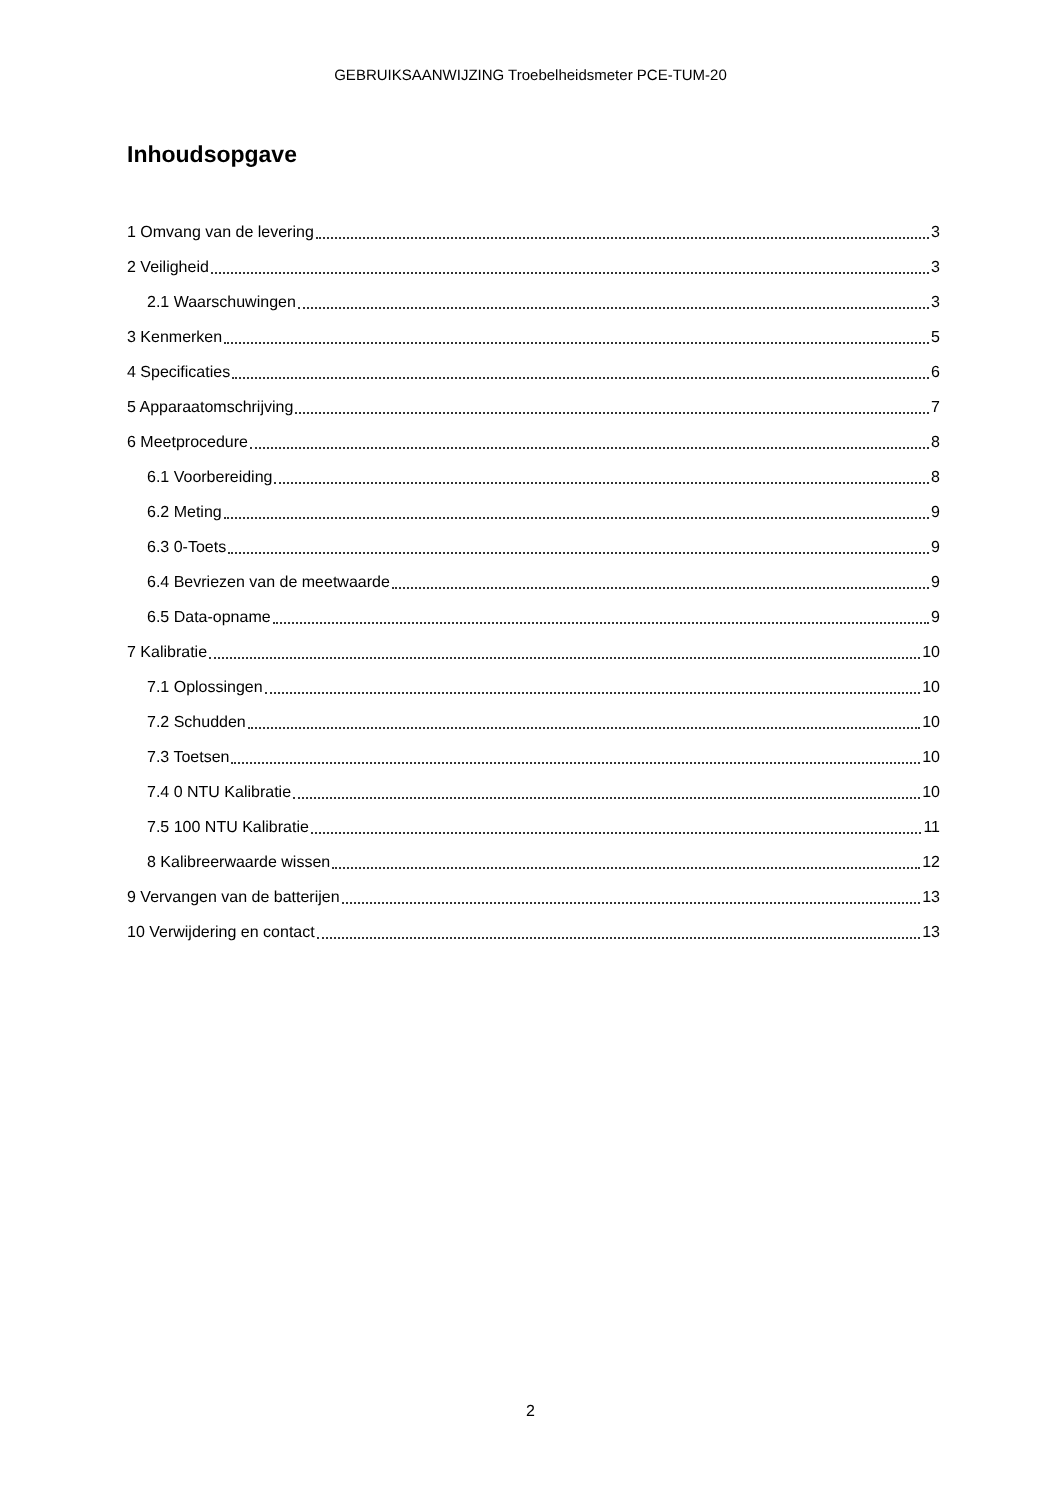GEBRUIKSAANWIJZING Troebelheidsmeter PCE-TUM-20
Inhoudsopgave
1 Omvang van de levering 3
2 Veiligheid 3
2.1 Waarschuwingen 3
3 Kenmerken 5
4 Specificaties 6
5 Apparaatomschrijving 7
6 Meetprocedure 8
6.1 Voorbereiding 8
6.2 Meting 9
6.3 0-Toets 9
6.4 Bevriezen van de meetwaarde 9
6.5 Data-opname 9
7 Kalibratie 10
7.1 Oplossingen 10
7.2 Schudden 10
7.3 Toetsen 10
7.4 0 NTU Kalibratie 10
7.5 100 NTU Kalibratie 11
8 Kalibreerwaarde wissen 12
9 Vervangen van de batterijen 13
10 Verwijdering en contact 13
2